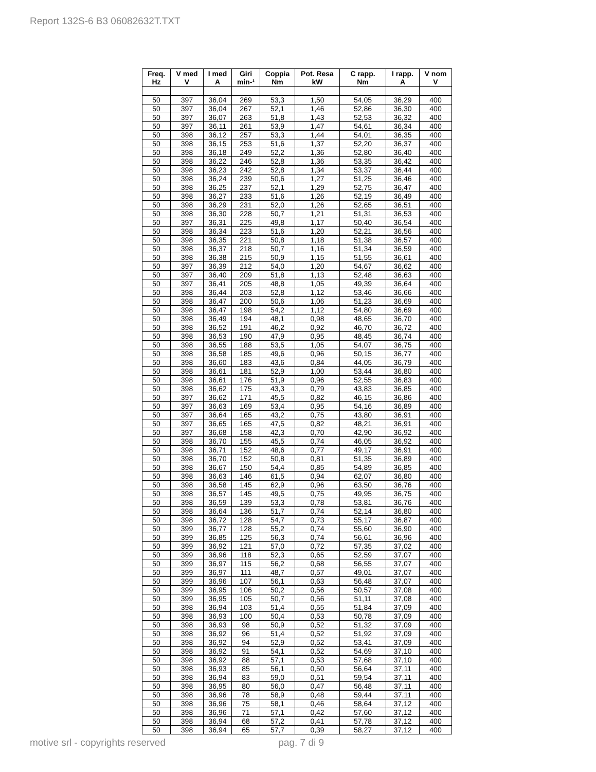Report 132S-6 B3 06082632T.TXT
| Freq. Hz | V med V | I med A | Giri min-¹ | Coppia Nm | Pot. Resa kW | C rapp. Nm | I rapp. A | V nom V |
| --- | --- | --- | --- | --- | --- | --- | --- | --- |
| 50 | 397 | 36,04 | 269 | 53,3 | 1,50 | 54,05 | 36,29 | 400 |
| 50 | 397 | 36,04 | 267 | 52,1 | 1,46 | 52,86 | 36,30 | 400 |
| 50 | 397 | 36,07 | 263 | 51,8 | 1,43 | 52,53 | 36,32 | 400 |
| 50 | 397 | 36,11 | 261 | 53,9 | 1,47 | 54,61 | 36,34 | 400 |
| 50 | 398 | 36,12 | 257 | 53,3 | 1,44 | 54,01 | 36,35 | 400 |
| 50 | 398 | 36,15 | 253 | 51,6 | 1,37 | 52,20 | 36,37 | 400 |
| 50 | 398 | 36,18 | 249 | 52,2 | 1,36 | 52,80 | 36,40 | 400 |
| 50 | 398 | 36,22 | 246 | 52,8 | 1,36 | 53,35 | 36,42 | 400 |
| 50 | 398 | 36,23 | 242 | 52,8 | 1,34 | 53,37 | 36,44 | 400 |
| 50 | 398 | 36,24 | 239 | 50,6 | 1,27 | 51,25 | 36,46 | 400 |
| 50 | 398 | 36,25 | 237 | 52,1 | 1,29 | 52,75 | 36,47 | 400 |
| 50 | 398 | 36,27 | 233 | 51,6 | 1,26 | 52,19 | 36,49 | 400 |
| 50 | 398 | 36,29 | 231 | 52,0 | 1,26 | 52,65 | 36,51 | 400 |
| 50 | 398 | 36,30 | 228 | 50,7 | 1,21 | 51,31 | 36,53 | 400 |
| 50 | 397 | 36,31 | 225 | 49,8 | 1,17 | 50,40 | 36,54 | 400 |
| 50 | 398 | 36,34 | 223 | 51,6 | 1,20 | 52,21 | 36,56 | 400 |
| 50 | 398 | 36,35 | 221 | 50,8 | 1,18 | 51,38 | 36,57 | 400 |
| 50 | 398 | 36,37 | 218 | 50,7 | 1,16 | 51,34 | 36,59 | 400 |
| 50 | 398 | 36,38 | 215 | 50,9 | 1,15 | 51,55 | 36,61 | 400 |
| 50 | 397 | 36,39 | 212 | 54,0 | 1,20 | 54,67 | 36,62 | 400 |
| 50 | 397 | 36,40 | 209 | 51,8 | 1,13 | 52,48 | 36,63 | 400 |
| 50 | 397 | 36,41 | 205 | 48,8 | 1,05 | 49,39 | 36,64 | 400 |
| 50 | 398 | 36,44 | 203 | 52,8 | 1,12 | 53,46 | 36,66 | 400 |
| 50 | 398 | 36,47 | 200 | 50,6 | 1,06 | 51,23 | 36,69 | 400 |
| 50 | 398 | 36,47 | 198 | 54,2 | 1,12 | 54,80 | 36,69 | 400 |
| 50 | 398 | 36,49 | 194 | 48,1 | 0,98 | 48,65 | 36,70 | 400 |
| 50 | 398 | 36,52 | 191 | 46,2 | 0,92 | 46,70 | 36,72 | 400 |
| 50 | 398 | 36,53 | 190 | 47,9 | 0,95 | 48,45 | 36,74 | 400 |
| 50 | 398 | 36,55 | 188 | 53,5 | 1,05 | 54,07 | 36,75 | 400 |
| 50 | 398 | 36,58 | 185 | 49,6 | 0,96 | 50,15 | 36,77 | 400 |
| 50 | 398 | 36,60 | 183 | 43,6 | 0,84 | 44,05 | 36,79 | 400 |
| 50 | 398 | 36,61 | 181 | 52,9 | 1,00 | 53,44 | 36,80 | 400 |
| 50 | 398 | 36,61 | 176 | 51,9 | 0,96 | 52,55 | 36,83 | 400 |
| 50 | 398 | 36,62 | 175 | 43,3 | 0,79 | 43,83 | 36,85 | 400 |
| 50 | 397 | 36,62 | 171 | 45,5 | 0,82 | 46,15 | 36,86 | 400 |
| 50 | 397 | 36,63 | 169 | 53,4 | 0,95 | 54,16 | 36,89 | 400 |
| 50 | 397 | 36,64 | 165 | 43,2 | 0,75 | 43,80 | 36,91 | 400 |
| 50 | 397 | 36,65 | 165 | 47,5 | 0,82 | 48,21 | 36,91 | 400 |
| 50 | 397 | 36,68 | 158 | 42,3 | 0,70 | 42,90 | 36,92 | 400 |
| 50 | 398 | 36,70 | 155 | 45,5 | 0,74 | 46,05 | 36,92 | 400 |
| 50 | 398 | 36,71 | 152 | 48,6 | 0,77 | 49,17 | 36,91 | 400 |
| 50 | 398 | 36,70 | 152 | 50,8 | 0,81 | 51,35 | 36,89 | 400 |
| 50 | 398 | 36,67 | 150 | 54,4 | 0,85 | 54,89 | 36,85 | 400 |
| 50 | 398 | 36,63 | 146 | 61,5 | 0,94 | 62,07 | 36,80 | 400 |
| 50 | 398 | 36,58 | 145 | 62,9 | 0,96 | 63,50 | 36,76 | 400 |
| 50 | 398 | 36,57 | 145 | 49,5 | 0,75 | 49,95 | 36,75 | 400 |
| 50 | 398 | 36,59 | 139 | 53,3 | 0,78 | 53,81 | 36,76 | 400 |
| 50 | 398 | 36,64 | 136 | 51,7 | 0,74 | 52,14 | 36,80 | 400 |
| 50 | 398 | 36,72 | 128 | 54,7 | 0,73 | 55,17 | 36,87 | 400 |
| 50 | 399 | 36,77 | 128 | 55,2 | 0,74 | 55,60 | 36,90 | 400 |
| 50 | 399 | 36,85 | 125 | 56,3 | 0,74 | 56,61 | 36,96 | 400 |
| 50 | 399 | 36,92 | 121 | 57,0 | 0,72 | 57,35 | 37,02 | 400 |
| 50 | 399 | 36,96 | 118 | 52,3 | 0,65 | 52,59 | 37,07 | 400 |
| 50 | 399 | 36,97 | 115 | 56,2 | 0,68 | 56,55 | 37,07 | 400 |
| 50 | 399 | 36,97 | 111 | 48,7 | 0,57 | 49,01 | 37,07 | 400 |
| 50 | 399 | 36,96 | 107 | 56,1 | 0,63 | 56,48 | 37,07 | 400 |
| 50 | 399 | 36,95 | 106 | 50,2 | 0,56 | 50,57 | 37,08 | 400 |
| 50 | 399 | 36,95 | 105 | 50,7 | 0,56 | 51,11 | 37,08 | 400 |
| 50 | 398 | 36,94 | 103 | 51,4 | 0,55 | 51,84 | 37,09 | 400 |
| 50 | 398 | 36,93 | 100 | 50,4 | 0,53 | 50,78 | 37,09 | 400 |
| 50 | 398 | 36,93 | 98 | 50,9 | 0,52 | 51,32 | 37,09 | 400 |
| 50 | 398 | 36,92 | 96 | 51,4 | 0,52 | 51,92 | 37,09 | 400 |
| 50 | 398 | 36,92 | 94 | 52,9 | 0,52 | 53,41 | 37,09 | 400 |
| 50 | 398 | 36,92 | 91 | 54,1 | 0,52 | 54,69 | 37,10 | 400 |
| 50 | 398 | 36,92 | 88 | 57,1 | 0,53 | 57,68 | 37,10 | 400 |
| 50 | 398 | 36,93 | 85 | 56,1 | 0,50 | 56,64 | 37,11 | 400 |
| 50 | 398 | 36,94 | 83 | 59,0 | 0,51 | 59,54 | 37,11 | 400 |
| 50 | 398 | 36,95 | 80 | 56,0 | 0,47 | 56,48 | 37,11 | 400 |
| 50 | 398 | 36,96 | 78 | 58,9 | 0,48 | 59,44 | 37,11 | 400 |
| 50 | 398 | 36,96 | 75 | 58,1 | 0,46 | 58,64 | 37,12 | 400 |
| 50 | 398 | 36,96 | 71 | 57,1 | 0,42 | 57,60 | 37,12 | 400 |
| 50 | 398 | 36,94 | 68 | 57,2 | 0,41 | 57,78 | 37,12 | 400 |
| 50 | 398 | 36,94 | 65 | 57,7 | 0,39 | 58,27 | 37,12 | 400 |
motive srl - copyrights reserved pag. 7 di 9